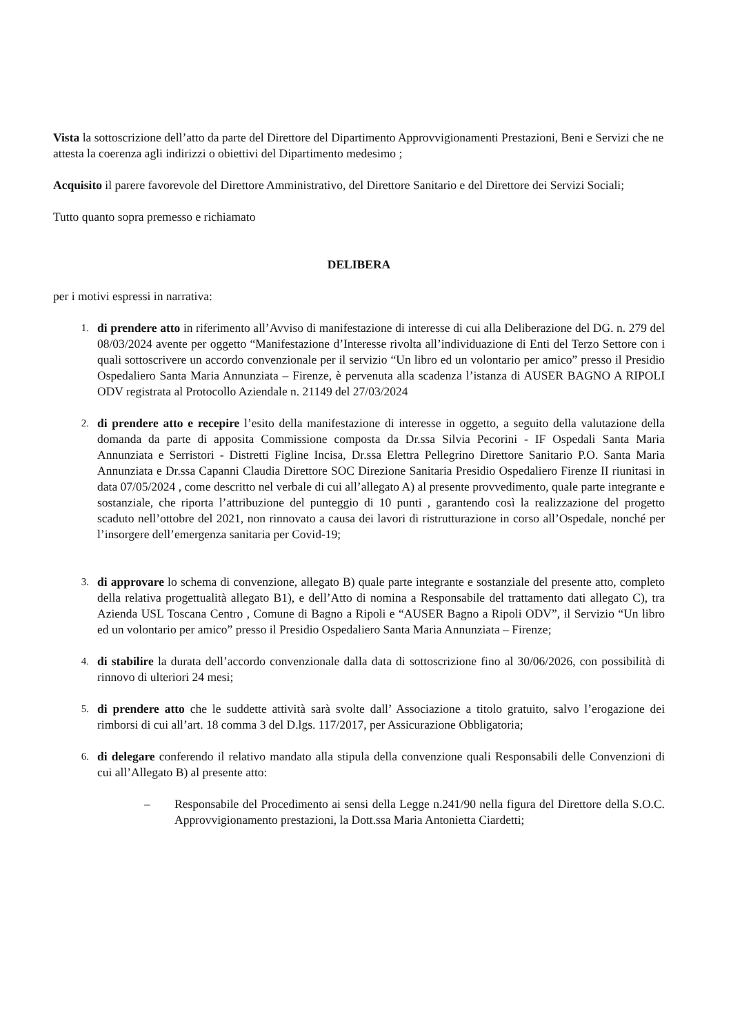Vista la sottoscrizione dell’atto da parte del Direttore del Dipartimento Approvvigionamenti Prestazioni, Beni e Servizi che ne attesta la coerenza agli indirizzi o obiettivi del Dipartimento medesimo ;
Acquisito il parere favorevole del Direttore Amministrativo, del Direttore Sanitario e del Direttore dei Servizi Sociali;
Tutto quanto sopra premesso e richiamato
DELIBERA
per i motivi espressi in narrativa:
1. di prendere atto in riferimento all’Avviso di manifestazione di interesse di cui alla Deliberazione del DG. n. 279 del 08/03/2024 avente per oggetto “Manifestazione d’Interesse rivolta all’individuazione di Enti del Terzo Settore con i quali sottoscrivere un accordo convenzionale per il servizio “Un libro ed un volontario per amico” presso il Presidio Ospedaliero Santa Maria Annunziata – Firenze, è pervenuta alla scadenza l’istanza di AUSER BAGNO A RIPOLI ODV registrata al Protocollo Aziendale n. 21149 del 27/03/2024
2. di prendere atto e recepire l’esito della manifestazione di interesse in oggetto, a seguito della valutazione della domanda da parte di apposita Commissione composta da Dr.ssa Silvia Pecorini - IF Ospedali Santa Maria Annunziata e Serristori - Distretti Figline Incisa, Dr.ssa Elettra Pellegrino Direttore Sanitario P.O. Santa Maria Annunziata e Dr.ssa Capanni Claudia Direttore SOC Direzione Sanitaria Presidio Ospedaliero Firenze II riunitasi in data 07/05/2024 , come descritto nel verbale di cui all’allegato A) al presente provvedimento, quale parte integrante e sostanziale, che riporta l’attribuzione del punteggio di 10 punti , garantendo così la realizzazione del progetto scaduto nell’ottobre del 2021, non rinnovato a causa dei lavori di ristrutturazione in corso all’Ospedale, nonché per l’insorgere dell’emergenza sanitaria per Covid-19;
3. di approvare lo schema di convenzione, allegato B) quale parte integrante e sostanziale del presente atto, completo della relativa progettualità allegato B1), e dell’Atto di nomina a Responsabile del trattamento dati allegato C), tra Azienda USL Toscana Centro , Comune di Bagno a Ripoli e “AUSER Bagno a Ripoli ODV”, il Servizio “Un libro ed un volontario per amico” presso il Presidio Ospedaliero Santa Maria Annunziata – Firenze;
4. di stabilire la durata dell’accordo convenzionale dalla data di sottoscrizione fino al 30/06/2026, con possibilità di rinnovo di ulteriori 24 mesi;
5. di prendere atto che le suddette attività sarà svolte dall’ Associazione a titolo gratuito, salvo l’erogazione dei rimborsi di cui all’art. 18 comma 3 del D.lgs. 117/2017, per Assicurazione Obbligatoria;
6. di delegare conferendo il relativo mandato alla stipula della convenzione quali Responsabili delle Convenzioni di cui all’Allegato B) al presente atto:
– Responsabile del Procedimento ai sensi della Legge n.241/90 nella figura del Direttore della S.O.C. Approvvigionamento prestazioni, la Dott.ssa Maria Antonietta Ciardetti;